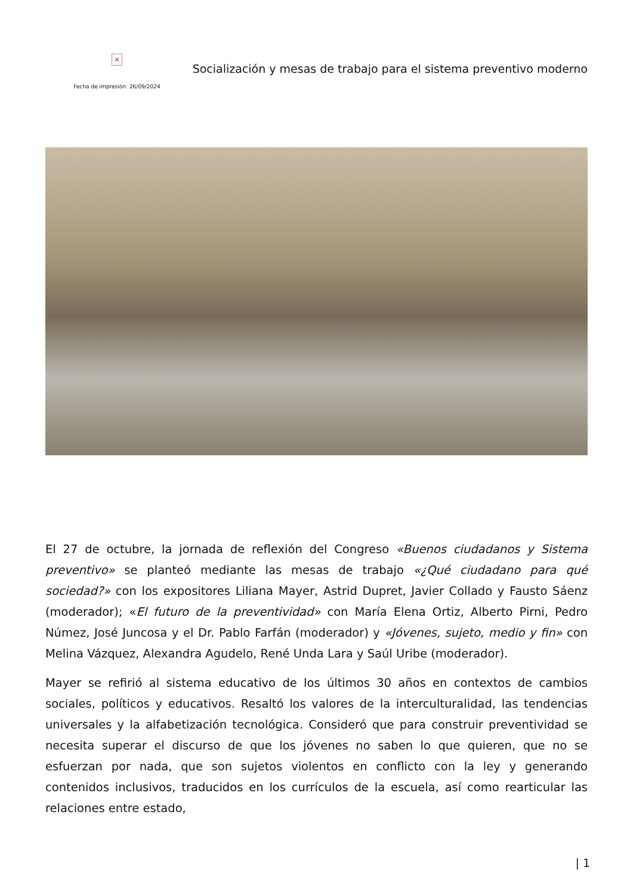×
Fecha de impresión: 26/09/2024
Socialización y mesas de trabajo para el sistema preventivo moderno
El 27 de octubre, la jornada de reflexión del Congreso «Buenos ciudadanos y Sistema preventivo» se planteó mediante las mesas de trabajo «¿Qué ciudadano para qué sociedad?» con los expositores Liliana Mayer, Astrid Dupret, Javier Collado y Fausto Sáenz (moderador); «El futuro de la preventividad» con María Elena Ortiz, Alberto Pirni, Pedro Númez, José Juncosa y el Dr. Pablo Farfán (moderador) y «Jóvenes, sujeto, medio y fin» con Melina Vázquez, Alexandra Agudelo, René Unda Lara y Saúl Uribe (moderador).
Mayer se refirió al sistema educativo de los últimos 30 años en contextos de cambios sociales, políticos y educativos. Resaltó los valores de la interculturalidad, las tendencias universales y la alfabetización tecnológica. Consideró que para construir preventividad se necesita superar el discurso de que los jóvenes no saben lo que quieren, que no se esfuerzan por nada, que son sujetos violentos en conflicto con la ley y generando contenidos inclusivos, traducidos en los currículos de la escuela, así como rearticular las relaciones entre estado,
| 1